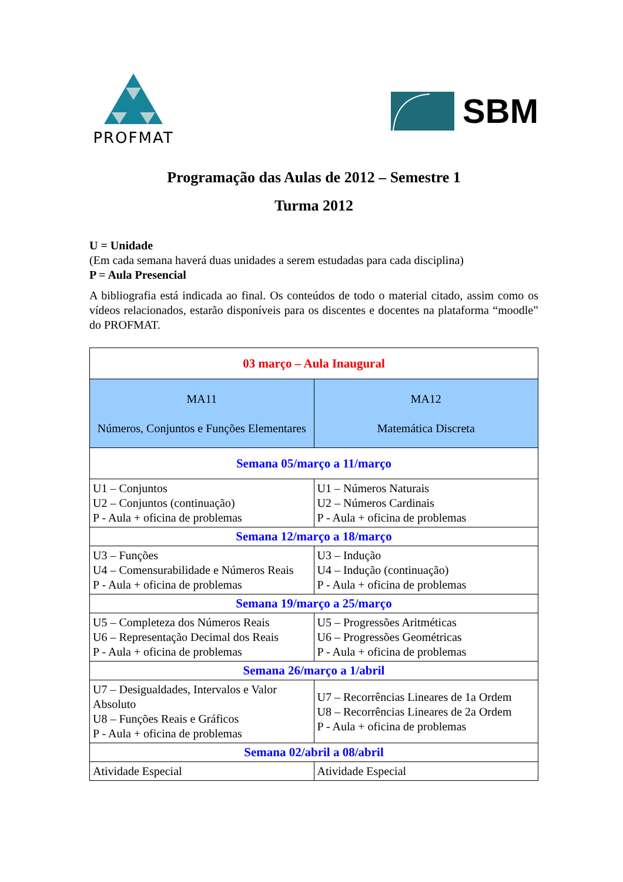PROFMAT
SBM
Programação das Aulas de 2012 – Semestre 1
Turma 2012
U = Unidade
(Em cada semana haverá duas unidades a serem estudadas para cada disciplina)
P = Aula Presencial
A bibliografia está indicada ao final. Os conteúdos de todo o material citado, assim como os vídeos relacionados, estarão disponíveis para os discentes e docentes na plataforma “moodle” do PROFMAT.
| 03 março – Aula Inaugural | |
| MA11 Números, Conjuntos e Funções Elementares | MA12 Matemática Discreta |
| Semana 05/março a 11/março | |
| U1 – Conjuntos U2 – Conjuntos (continuação) P - Aula + oficina de problemas | U1 – Números Naturais U2 – Números Cardinais P - Aula + oficina de problemas |
| Semana 12/março a 18/março | |
| U3 – Funções U4 – Comensurabilidade e Números Reais P - Aula + oficina de problemas | U3 – Indução U4 – Indução (continuação) P - Aula + oficina de problemas |
| Semana 19/março a 25/março | |
| U5 – Completeza dos Números Reais U6 – Representação Decimal dos Reais P - Aula + oficina de problemas | U5 – Progressões Aritméticas U6 – Progressões Geométricas P - Aula + oficina de problemas |
| Semana 26/março a 1/abril | |
| U7 – Desigualdades, Intervalos e Valor Absoluto U8 – Funções Reais e Gráficos P - Aula + oficina de problemas | U7 – Recorrências Lineares de 1a Ordem U8 – Recorrências Lineares de 2a Ordem P - Aula + oficina de problemas |
| Semana 02/abril a 08/abril | |
| Atividade Especial | Atividade Especial |